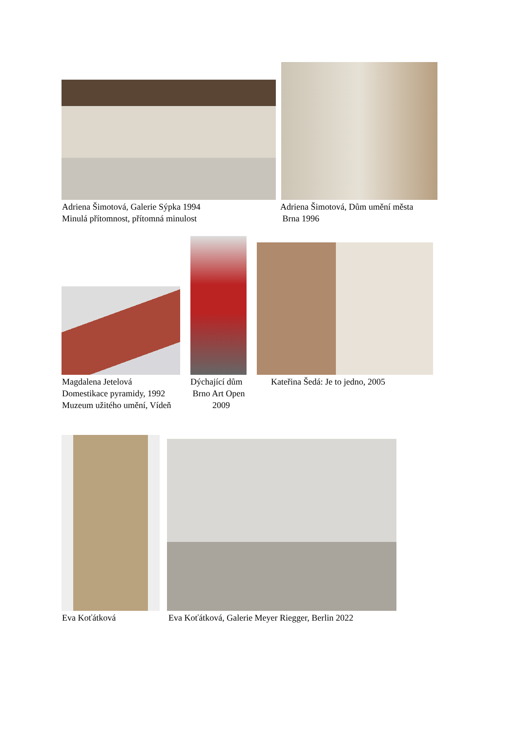Adriena Šimotová, Galerie Sýpka 1994
Minulá přítomnost, přítomná minulost
Adriena Šimotová, Dům umění města
Brna 1996
Magdalena Jetelová
Domestikace pyramidy, 1992
Muzeum užitého umění, Vídeň
Dýchající dům
Brno Art Open
2009
Kateřina Šedá: Je to jedno, 2005
Eva Koťátková Eva Koťátková, Galerie Meyer Riegger, Berlin 2022